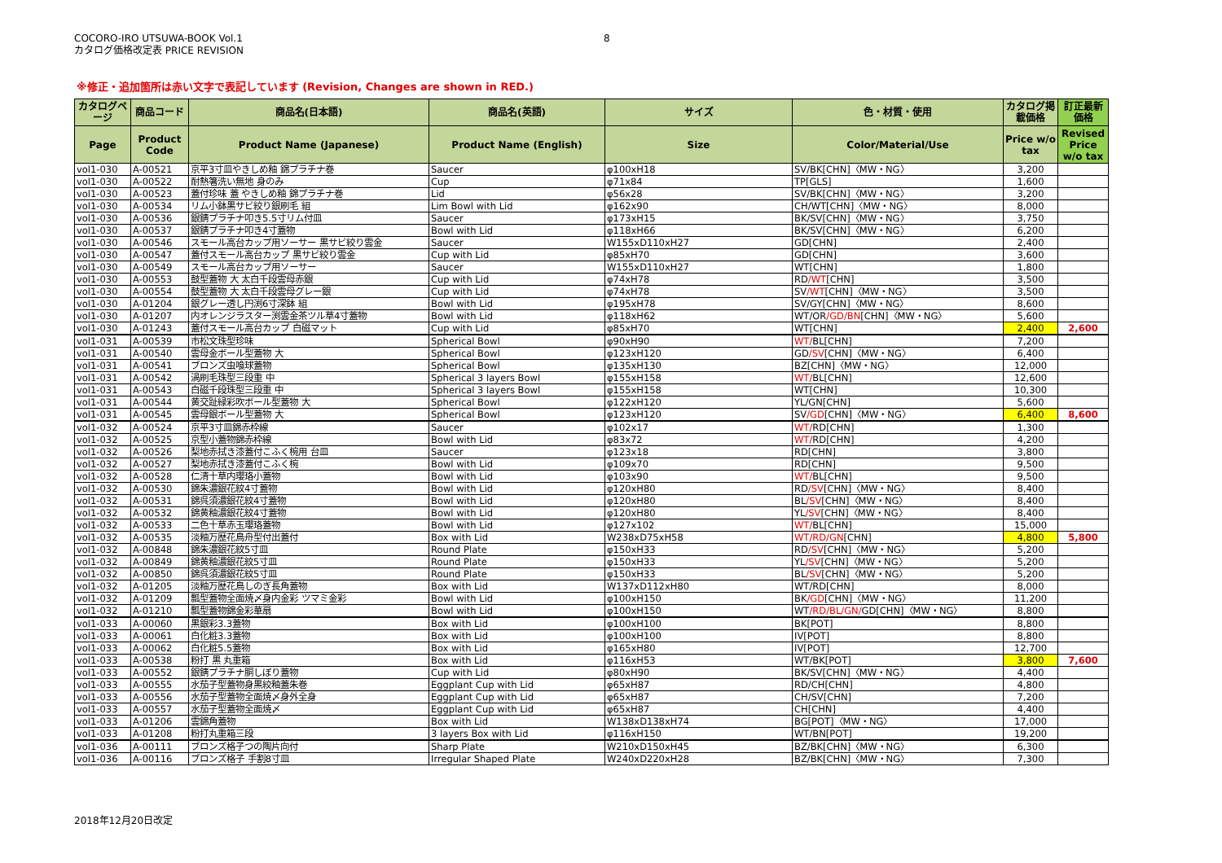COCORO-IRO UTSUWA-BOOK Vol.1
カタログ価格改定表 PRICE REVISION
8
※修正・追加箇所は赤い文字で表記しています (Revision, Changes are shown in RED.)
| カタログページ | 商品コード | 商品名(日本語) | 商品名(英語) | サイズ | 色・材質・使用 | カタログ掲載価格 | 訂正最新価格 |
| --- | --- | --- | --- | --- | --- | --- | --- |
| Page | Product Code | Product Name (Japanese) | Product Name (English) | Size | Color/Material/Use | Price w/o tax | Revised Price w/o tax |
| vol1-030 | A-00521 | 京平3寸皿やきしめ釉 錦プラチナ巻 | Saucer | φ100xH18 | SV/BK[CHN]〈MW・NG〉 | 3,200 | |
| vol1-030 | A-00522 | 耐熱箸洗い無地 身のみ | Cup | φ71x84 | TP[GLS] | 1,600 | |
| vol1-030 | A-00523 | 蓋付珍味 蓋 やきしめ釉 錦プラチナ巻 | Lid | φ56x28 | SV/BK[CHN]〈MW・NG〉 | 3,200 | |
| vol1-030 | A-00534 | リム小鉢黒サビ絞り銀刷毛 組 | Lim Bowl with Lid | φ162x90 | CH/WT[CHN]〈MW・NG〉 | 8,000 | |
| vol1-030 | A-00536 | 銀錆プラチナ叩き5.5寸リム付皿 | Saucer | φ173xH15 | BK/SV[CHN]〈MW・NG〉 | 3,750 | |
| vol1-030 | A-00537 | 銀錆プラチナ叩き4寸蓋物 | Bowl with Lid | φ118xH66 | BK/SV[CHN]〈MW・NG〉 | 6,200 | |
| vol1-030 | A-00546 | スモール高台カップ用ソーサー 黒サビ絞り雲金 | Saucer | W155xD110xH27 | GD[CHN] | 2,400 | |
| vol1-030 | A-00547 | 蓋付スモール高台カップ 黒サビ絞り雲金 | Cup with Lid | φ85xH70 | GD[CHN] | 3,600 | |
| vol1-030 | A-00549 | スモール高台カップ用ソーサー | Saucer | W155xD110xH27 | WT[CHN] | 1,800 | |
| vol1-030 | A-00553 | 鼓型蓋物 大 太白千段雲母赤銀 | Cup with Lid | φ74xH78 | RD /WT [CHN] | 3,500 | |
| vol1-030 | A-00554 | 鼓型蓋物 大 太白千段雲母グレー銀 | Cup with Lid | φ74xH78 | SV /WT [CHN]〈MW・NG〉 | 3,500 | |
| vol1-030 | A-01204 | 銀グレー透し円渕6寸深鉢 組 | Bowl with Lid | φ195xH78 | SV/GY[CHN]〈MW・NG〉 | 8,600 | |
| vol1-030 | A-01207 | 内オレンジラスター渕雲金茶ツル草4寸蓋物 | Bowl with Lid | φ118xH62 | WT/OR /GD/BN [CHN]〈MW・NG〉 | 5,600 | |
| vol1-030 | A-01243 | 蓋付スモール高台カップ 白磁マット | Cup with Lid | φ85xH70 | WT[CHN] | 2,400 | 2,600 |
| vol1-031 | A-00539 | 市松文珠型珍味 | Spherical Bowl | φ90xH90 | WT/ BL[CHN] | 7,200 | |
| vol1-031 | A-00540 | 雲母金ボール型蓋物 大 | Spherical Bowl | φ123xH120 | GD /SV [CHN]〈MW・NG〉 | 6,400 | |
| vol1-031 | A-00541 | ブロンズ虫喰球蓋物 | Spherical Bowl | φ135xH130 | BZ[CHN]〈MW・NG〉 | 12,000 | |
| vol1-031 | A-00542 | 渦刷毛珠型三段重 中 | Spherical 3 layers Bowl | φ155xH158 | WT/ BL[CHN] | 12,600 | |
| vol1-031 | A-00543 | 白磁千段珠型三段重 中 | Spherical 3 layers Bowl | φ155xH158 | WT[CHN] | 10,300 | |
| vol1-031 | A-00544 | 黄交趾緑彩吹ボール型蓋物 大 | Spherical Bowl | φ122xH120 | YL/GN[CHN] | 5,600 | |
| vol1-031 | A-00545 | 雲母銀ボール型蓋物 大 | Spherical Bowl | φ123xH120 | SV /GD [CHN]〈MW・NG〉 | 6,400 | 8,600 |
| vol1-032 | A-00524 | 京平3寸皿錦赤枠線 | Saucer | φ102x17 | WT/ RD[CHN] | 1,300 | |
| vol1-032 | A-00525 | 京型小蓋物錦赤枠線 | Bowl with Lid | φ83x72 | WT/ RD[CHN] | 4,200 | |
| vol1-032 | A-00526 | 梨地赤拭き漆蓋付こふく椀用 台皿 | Saucer | φ123x18 | RD[CHN] | 3,800 | |
| vol1-032 | A-00527 | 梨地赤拭き漆蓋付こふく椀 | Bowl with Lid | φ109x70 | RD[CHN] | 9,500 | |
| vol1-032 | A-00528 | 仁清十草内瓔珞小蓋物 | Bowl with Lid | φ103x90 | WT/ BL[CHN] | 9,500 | |
| vol1-032 | A-00530 | 錦朱濃銀花紋4寸蓋物 | Bowl with Lid | φ120xH80 | RD /SV [CHN]〈MW・NG〉 | 8,400 | |
| vol1-032 | A-00531 | 錦呉須濃銀花紋4寸蓋物 | Bowl with Lid | φ120xH80 | BL /SV [CHN]〈MW・NG〉 | 8,400 | |
| vol1-032 | A-00532 | 錦黄釉濃銀花紋4寸蓋物 | Bowl with Lid | φ120xH80 | YL /SV [CHN]〈MW・NG〉 | 8,400 | |
| vol1-032 | A-00533 | 二色十草赤玉瓔珞蓋物 | Bowl with Lid | φ127x102 | WT/ BL[CHN] | 15,000 | |
| vol1-032 | A-00535 | 淡釉万歴花鳥舟型付出蓋付 | Box with Lid | W238xD75xH58 | WT/RD/GN [CHN] | 4,800 | 5,800 |
| vol1-032 | A-00848 | 錦朱濃銀花紋5寸皿 | Round Plate | φ150xH33 | RD /SV [CHN]〈MW・NG〉 | 5,200 | |
| vol1-032 | A-00849 | 錦黄釉濃銀花紋5寸皿 | Round Plate | φ150xH33 | YL /SV [CHN]〈MW・NG〉 | 5,200 | |
| vol1-032 | A-00850 | 錦呉須濃銀花紋5寸皿 | Round Plate | φ150xH33 | BL /SV [CHN]〈MW・NG〉 | 5,200 | |
| vol1-032 | A-01205 | 淡釉万歴花鳥しのぎ長角蓋物 | Box with Lid | W137xD112xH80 | WT/RD[CHN] | 8,000 | |
| vol1-032 | A-01209 | 瓢型蓋物全面焼〆身内金彩 ツマミ金彩 | Bowl with Lid | φ100xH150 | BK /GD [CHN]〈MW・NG〉 | 11,200 | |
| vol1-032 | A-01210 | 瓢型蓋物錦金彩華扇 | Bowl with Lid | φ100xH150 | WT /RD/BL/GN/ GD[CHN]〈MW・NG〉 | 8,800 | |
| vol1-033 | A-00060 | 黒銀彩3.3蓋物 | Box with Lid | φ100xH100 | BK[POT] | 8,800 | |
| vol1-033 | A-00061 | 白化粧3.3蓋物 | Box with Lid | φ100xH100 | IV[POT] | 8,800 | |
| vol1-033 | A-00062 | 白化粧5.5蓋物 | Box with Lid | φ165xH80 | IV[POT] | 12,700 | |
| vol1-033 | A-00538 | 粉打 黒 丸重箱 | Box with Lid | φ116xH53 | WT/BK[POT] | 3,800 | 7,600 |
| vol1-033 | A-00552 | 銀錆プラチナ胴しぼり蓋物 | Cup with Lid | φ80xH90 | BK/SV[CHN]〈MW・NG〉 | 4,400 | |
| vol1-033 | A-00555 | 水茄子型蓋物身黒絞釉蓋朱巻 | Eggplant Cup with Lid | φ65xH87 | RD/CH[CHN] | 4,800 | |
| vol1-033 | A-00556 | 水茄子型蓋物全面焼〆身外全身 | Eggplant Cup with Lid | φ65xH87 | CH/SV[CHN] | 7,200 | |
| vol1-033 | A-00557 | 水茄子型蓋物全面焼〆 | Eggplant Cup with Lid | φ65xH87 | CH[CHN] | 4,400 | |
| vol1-033 | A-01206 | 雲錦角蓋物 | Box with Lid | W138xD138xH74 | BG[POT]〈MW・NG〉 | 17,000 | |
| vol1-033 | A-01208 | 粉打丸重箱三段 | 3 layers Box with Lid | φ116xH150 | WT/BN[POT] | 19,200 | |
| vol1-036 | A-00111 | ブロンズ格子つの陶片向付 | Sharp Plate | W210xD150xH45 | BZ/BK[CHN]〈MW・NG〉 | 6,300 | |
| vol1-036 | A-00116 | ブロンズ格子 手割8寸皿 | Irregular Shaped Plate | W240xD220xH28 | BZ/BK[CHN]〈MW・NG〉 | 7,300 | |
2018年12月20日改定